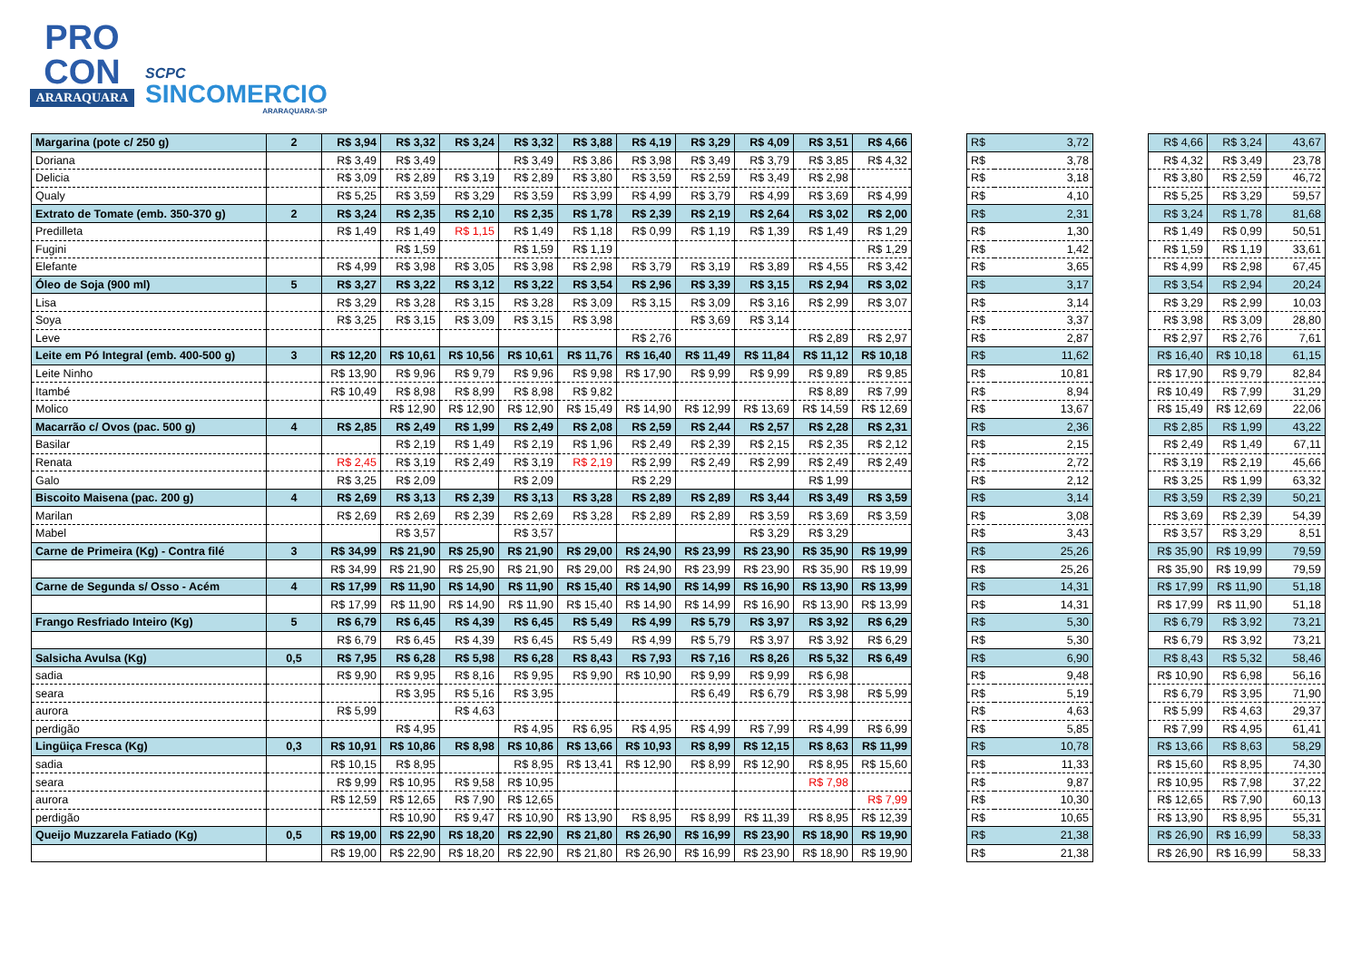PRO
CON
ARARAQUARA
SCPC
SINCOMERCIO
ARARAQUARA-SP
| Margarina (pote c/ 250 g) | 2 | R$ 3,94 | R$ 3,32 | R$ 3,24 | R$ 3,32 | R$ 3,88 | R$ 4,19 | R$ 3,29 | R$ 4,09 | R$ 3,51 | R$ 4,66 | | R$ | 3,72 | | R$ 4,66 | R$ 3,24 | 43,67 |
| Doriana | | R$ 3,49 | R$ 3,49 | | R$ 3,49 | R$ 3,86 | R$ 3,98 | R$ 3,49 | R$ 3,79 | R$ 3,85 | R$ 4,32 | | R$ | 3,78 | | R$ 4,32 | R$ 3,49 | 23,78 |
| Delicia | | R$ 3,09 | R$ 2,89 | R$ 3,19 | R$ 2,89 | R$ 3,80 | R$ 3,59 | R$ 2,59 | R$ 3,49 | R$ 2,98 | | | R$ | 3,18 | | R$ 3,80 | R$ 2,59 | 46,72 |
| Qualy | | R$ 5,25 | R$ 3,59 | R$ 3,29 | R$ 3,59 | R$ 3,99 | R$ 4,99 | R$ 3,79 | R$ 4,99 | R$ 3,69 | R$ 4,99 | | R$ | 4,10 | | R$ 5,25 | R$ 3,29 | 59,57 |
| Extrato de Tomate (emb. 350-370 g) | 2 | R$ 3,24 | R$ 2,35 | R$ 2,10 | R$ 2,35 | R$ 1,78 | R$ 2,39 | R$ 2,19 | R$ 2,64 | R$ 3,02 | R$ 2,00 | | R$ | 2,31 | | R$ 3,24 | R$ 1,78 | 81,68 |
| Predilleta | | R$ 1,49 | R$ 1,49 | R$ 1,15 | R$ 1,49 | R$ 1,18 | R$ 0,99 | R$ 1,19 | R$ 1,39 | R$ 1,49 | R$ 1,29 | | R$ | 1,30 | | R$ 1,49 | R$ 0,99 | 50,51 |
| Fugini | | | R$ 1,59 | | R$ 1,59 | R$ 1,19 | | | | | R$ 1,29 | | R$ | 1,42 | | R$ 1,59 | R$ 1,19 | 33,61 |
| Elefante | | R$ 4,99 | R$ 3,98 | R$ 3,05 | R$ 3,98 | R$ 2,98 | R$ 3,79 | R$ 3,19 | R$ 3,89 | R$ 4,55 | R$ 3,42 | | R$ | 3,65 | | R$ 4,99 | R$ 2,98 | 67,45 |
| Óleo de Soja (900 ml) | 5 | R$ 3,27 | R$ 3,22 | R$ 3,12 | R$ 3,22 | R$ 3,54 | R$ 2,96 | R$ 3,39 | R$ 3,15 | R$ 2,94 | R$ 3,02 | | R$ | 3,17 | | R$ 3,54 | R$ 2,94 | 20,24 |
| Lisa | | R$ 3,29 | R$ 3,28 | R$ 3,15 | R$ 3,28 | R$ 3,09 | R$ 3,15 | R$ 3,09 | R$ 3,16 | R$ 2,99 | R$ 3,07 | | R$ | 3,14 | | R$ 3,29 | R$ 2,99 | 10,03 |
| Soya | | R$ 3,25 | R$ 3,15 | R$ 3,09 | R$ 3,15 | R$ 3,98 | | R$ 3,69 | R$ 3,14 | | | | R$ | 3,37 | | R$ 3,98 | R$ 3,09 | 28,80 |
| Leve | | | | | | | R$ 2,76 | | | R$ 2,89 | R$ 2,97 | | R$ | 2,87 | | R$ 2,97 | R$ 2,76 | 7,61 |
| Leite em Pó Integral (emb. 400-500 g) | 3 | R$ 12,20 | R$ 10,61 | R$ 10,56 | R$ 10,61 | R$ 11,76 | R$ 16,40 | R$ 11,49 | R$ 11,84 | R$ 11,12 | R$ 10,18 | | R$ | 11,62 | | R$ 16,40 | R$ 10,18 | 61,15 |
| Leite Ninho | | R$ 13,90 | R$ 9,96 | R$ 9,79 | R$ 9,96 | R$ 9,98 | R$ 17,90 | R$ 9,99 | R$ 9,99 | R$ 9,89 | R$ 9,85 | | R$ | 10,81 | | R$ 17,90 | R$ 9,79 | 82,84 |
| Itambé | | R$ 10,49 | R$ 8,98 | R$ 8,99 | R$ 8,98 | R$ 9,82 | | | | R$ 8,89 | R$ 7,99 | | R$ | 8,94 | | R$ 10,49 | R$ 7,99 | 31,29 |
| Molico | | | R$ 12,90 | R$ 12,90 | R$ 12,90 | R$ 15,49 | R$ 14,90 | R$ 12,99 | R$ 13,69 | R$ 14,59 | R$ 12,69 | | R$ | 13,67 | | R$ 15,49 | R$ 12,69 | 22,06 |
| Macarrão c/ Ovos (pac. 500 g) | 4 | R$ 2,85 | R$ 2,49 | R$ 1,99 | R$ 2,49 | R$ 2,08 | R$ 2,59 | R$ 2,44 | R$ 2,57 | R$ 2,28 | R$ 2,31 | | R$ | 2,36 | | R$ 2,85 | R$ 1,99 | 43,22 |
| Basilar | | | R$ 2,19 | R$ 1,49 | R$ 2,19 | R$ 1,96 | R$ 2,49 | R$ 2,39 | R$ 2,15 | R$ 2,35 | R$ 2,12 | | R$ | 2,15 | | R$ 2,49 | R$ 1,49 | 67,11 |
| Renata | | R$ 2,45 | R$ 3,19 | R$ 2,49 | R$ 3,19 | R$ 2,19 | R$ 2,99 | R$ 2,49 | R$ 2,99 | R$ 2,49 | R$ 2,49 | | R$ | 2,72 | | R$ 3,19 | R$ 2,19 | 45,66 |
| Galo | | R$ 3,25 | R$ 2,09 | | R$ 2,09 | | R$ 2,29 | | | R$ 1,99 | | | R$ | 2,12 | | R$ 3,25 | R$ 1,99 | 63,32 |
| Biscoito Maisena (pac. 200 g) | 4 | R$ 2,69 | R$ 3,13 | R$ 2,39 | R$ 3,13 | R$ 3,28 | R$ 2,89 | R$ 2,89 | R$ 3,44 | R$ 3,49 | R$ 3,59 | | R$ | 3,14 | | R$ 3,59 | R$ 2,39 | 50,21 |
| Marilan | | R$ 2,69 | R$ 2,69 | R$ 2,39 | R$ 2,69 | R$ 3,28 | R$ 2,89 | R$ 2,89 | R$ 3,59 | R$ 3,69 | R$ 3,59 | | R$ | 3,08 | | R$ 3,69 | R$ 2,39 | 54,39 |
| Mabel | | | R$ 3,57 | | R$ 3,57 | | | | R$ 3,29 | R$ 3,29 | | | R$ | 3,43 | | R$ 3,57 | R$ 3,29 | 8,51 |
| Carne de Primeira (Kg) - Contra filé | 3 | R$ 34,99 | R$ 21,90 | R$ 25,90 | R$ 21,90 | R$ 29,00 | R$ 24,90 | R$ 23,99 | R$ 23,90 | R$ 35,90 | R$ 19,99 | | R$ | 25,26 | | R$ 35,90 | R$ 19,99 | 79,59 |
| | | R$ 34,99 | R$ 21,90 | R$ 25,90 | R$ 21,90 | R$ 29,00 | R$ 24,90 | R$ 23,99 | R$ 23,90 | R$ 35,90 | R$ 19,99 | | R$ | 25,26 | | R$ 35,90 | R$ 19,99 | 79,59 |
| Carne de Segunda s/ Osso - Acém | 4 | R$ 17,99 | R$ 11,90 | R$ 14,90 | R$ 11,90 | R$ 15,40 | R$ 14,90 | R$ 14,99 | R$ 16,90 | R$ 13,90 | R$ 13,99 | | R$ | 14,31 | | R$ 17,99 | R$ 11,90 | 51,18 |
| | | R$ 17,99 | R$ 11,90 | R$ 14,90 | R$ 11,90 | R$ 15,40 | R$ 14,90 | R$ 14,99 | R$ 16,90 | R$ 13,90 | R$ 13,99 | | R$ | 14,31 | | R$ 17,99 | R$ 11,90 | 51,18 |
| Frango Resfriado Inteiro (Kg) | 5 | R$ 6,79 | R$ 6,45 | R$ 4,39 | R$ 6,45 | R$ 5,49 | R$ 4,99 | R$ 5,79 | R$ 3,97 | R$ 3,92 | R$ 6,29 | | R$ | 5,30 | | R$ 6,79 | R$ 3,92 | 73,21 |
| | | R$ 6,79 | R$ 6,45 | R$ 4,39 | R$ 6,45 | R$ 5,49 | R$ 4,99 | R$ 5,79 | R$ 3,97 | R$ 3,92 | R$ 6,29 | | R$ | 5,30 | | R$ 6,79 | R$ 3,92 | 73,21 |
| Salsicha Avulsa (Kg) | 0,5 | R$ 7,95 | R$ 6,28 | R$ 5,98 | R$ 6,28 | R$ 8,43 | R$ 7,93 | R$ 7,16 | R$ 8,26 | R$ 5,32 | R$ 6,49 | | R$ | 6,90 | | R$ 8,43 | R$ 5,32 | 58,46 |
| sadia | | R$ 9,90 | R$ 9,95 | R$ 8,16 | R$ 9,95 | R$ 9,90 | R$ 10,90 | R$ 9,99 | R$ 9,99 | R$ 6,98 | | | R$ | 9,48 | | R$ 10,90 | R$ 6,98 | 56,16 |
| seara | | | R$ 3,95 | R$ 5,16 | R$ 3,95 | | | R$ 6,49 | R$ 6,79 | R$ 3,98 | R$ 5,99 | | R$ | 5,19 | | R$ 6,79 | R$ 3,95 | 71,90 |
| aurora | | R$ 5,99 | | R$ 4,63 | | | | | | | | | R$ | 4,63 | | R$ 5,99 | R$ 4,63 | 29,37 |
| perdigão | | | R$ 4,95 | | R$ 4,95 | R$ 6,95 | R$ 4,95 | R$ 4,99 | R$ 7,99 | R$ 4,99 | R$ 6,99 | | R$ | 5,85 | | R$ 7,99 | R$ 4,95 | 61,41 |
| Lingüiça Fresca (Kg) | 0,3 | R$ 10,91 | R$ 10,86 | R$ 8,98 | R$ 10,86 | R$ 13,66 | R$ 10,93 | R$ 8,99 | R$ 12,15 | R$ 8,63 | R$ 11,99 | | R$ | 10,78 | | R$ 13,66 | R$ 8,63 | 58,29 |
| sadia | | R$ 10,15 | R$ 8,95 | | R$ 8,95 | R$ 13,41 | R$ 12,90 | R$ 8,99 | R$ 12,90 | R$ 8,95 | R$ 15,60 | | R$ | 11,33 | | R$ 15,60 | R$ 8,95 | 74,30 |
| seara | | R$ 9,99 | R$ 10,95 | R$ 9,58 | R$ 10,95 | | | | | R$ 7,98 | | | R$ | 9,87 | | R$ 10,95 | R$ 7,98 | 37,22 |
| aurora | | R$ 12,59 | R$ 12,65 | R$ 7,90 | R$ 12,65 | | | | | | R$ 7,99 | | R$ | 10,30 | | R$ 12,65 | R$ 7,90 | 60,13 |
| perdigão | | | R$ 10,90 | R$ 9,47 | R$ 10,90 | R$ 13,90 | R$ 8,95 | R$ 8,99 | R$ 11,39 | R$ 8,95 | R$ 12,39 | | R$ | 10,65 | | R$ 13,90 | R$ 8,95 | 55,31 |
| Queijo Muzzarela Fatiado (Kg) | 0,5 | R$ 19,00 | R$ 22,90 | R$ 18,20 | R$ 22,90 | R$ 21,80 | R$ 26,90 | R$ 16,99 | R$ 23,90 | R$ 18,90 | R$ 19,90 | | R$ | 21,38 | | R$ 26,90 | R$ 16,99 | 58,33 |
| | | R$ 19,00 | R$ 22,90 | R$ 18,20 | R$ 22,90 | R$ 21,80 | R$ 26,90 | R$ 16,99 | R$ 23,90 | R$ 18,90 | R$ 19,90 | | R$ | 21,38 | | R$ 26,90 | R$ 16,99 | 58,33 |